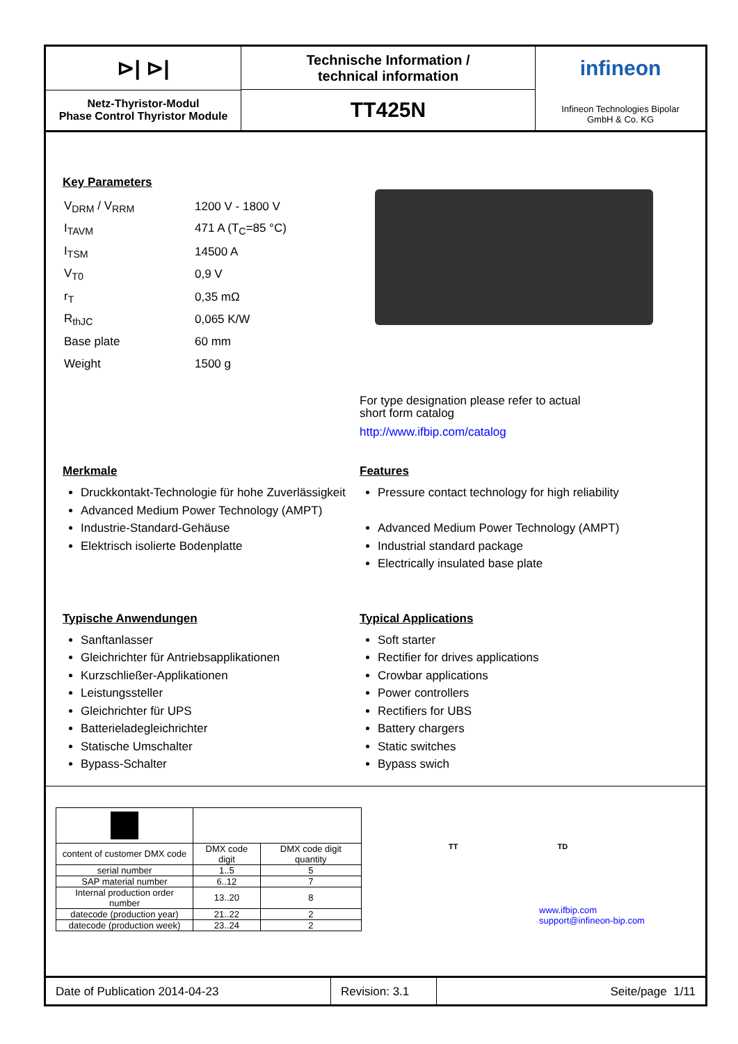⊳| ⊳|
Netz-Thyristor-Modul
Phase Control Thyristor Module
Technische Information /
technical information
TT425N
infineon
Infineon Technologies Bipolar
GmbH & Co. KG
Key Parameters
| V<sub>DRM</sub> / V<sub>RRM</sub> | 1200 V - 1800 V |
| I<sub>TAVM</sub> | 471 A (T<sub>C</sub>=85 °C) |
| I<sub>TSM</sub> | 14500 A |
| V<sub>T0</sub> | 0,9 V |
| r<sub>T</sub> | 0,35 mΩ |
| R<sub>thJC</sub> | 0,065 K/W |
| Base plate | 60 mm |
| Weight | 1500 g |
For type designation please refer to actual
short form catalog
http://www.ifbip.com/catalog
Merkmale
Druckkontakt-Technologie für hohe Zuverlässigkeit
Advanced Medium Power Technology (AMPT)
Industrie-Standard-Gehäuse
Elektrisch isolierte Bodenplatte
Features
Pressure contact technology for high reliability
Advanced Medium Power Technology (AMPT)
Industrial standard package
Electrically insulated base plate
Typische Anwendungen
Sanftanlasser
Gleichrichter für Antriebsapplikationen
Kurzschließer-Applikationen
Leistungssteller
Gleichrichter für UPS
Batterieladegleichrichter
Statische Umschalter
Bypass-Schalter
Typical Applications
Soft starter
Rectifier for drives applications
Crowbar applications
Power controllers
Rectifiers for UBS
Battery chargers
Static switches
Bypass swich
| content of customer DMX code | DMX code digit | DMX code digit quantity |
| serial number | 1..5 | 5 |
| SAP material number | 6..12 | 7 |
| Internal production order number | 13..20 | 8 |
| datecode (production year) | 21..22 | 2 |
| datecode (production week) | 23..24 | 2 |
TT TD
www.ifbip.com
support@infineon-bip.com
Date of Publication 2014-04-23
Revision: 3.1
Seite/page 1/11